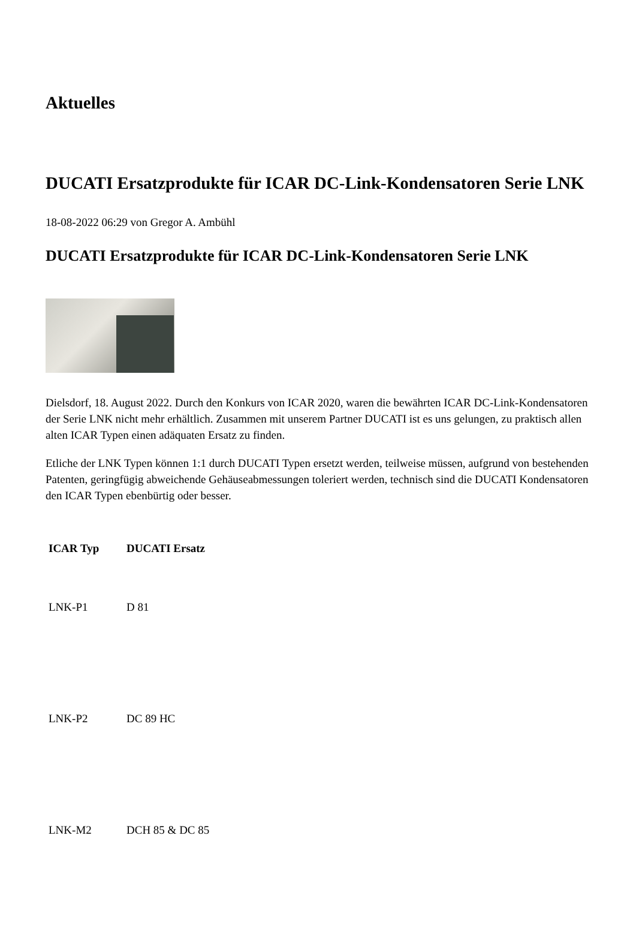Aktuelles
DUCATI Ersatzprodukte für ICAR DC-Link-Kondensatoren Serie LNK
18-08-2022 06:29 von Gregor A. Ambühl
DUCATI Ersatzprodukte für ICAR DC-Link-Kondensatoren Serie LNK
Dielsdorf, 18. August 2022. Durch den Konkurs von ICAR 2020, waren die bewährten ICAR DC-Link-Kondensatoren der Serie LNK nicht mehr erhältlich. Zusammen mit unserem Partner DUCATI ist es uns gelungen, zu praktisch allen alten ICAR Typen einen adäquaten Ersatz zu finden.
Etliche der LNK Typen können 1:1 durch DUCATI Typen ersetzt werden, teilweise müssen, aufgrund von bestehenden Patenten, geringfügig abweichende Gehäuseabmessungen toleriert werden, technisch sind die DUCATI Kondensatoren den ICAR Typen ebenbürtig oder besser.
| ICAR Typ | DUCATI Ersatz |
| --- | --- |
| LNK-P1 | D 81 |
| LNK-P2 | DC 89 HC |
| LNK-M2 | DCH 85 & DC 85 |